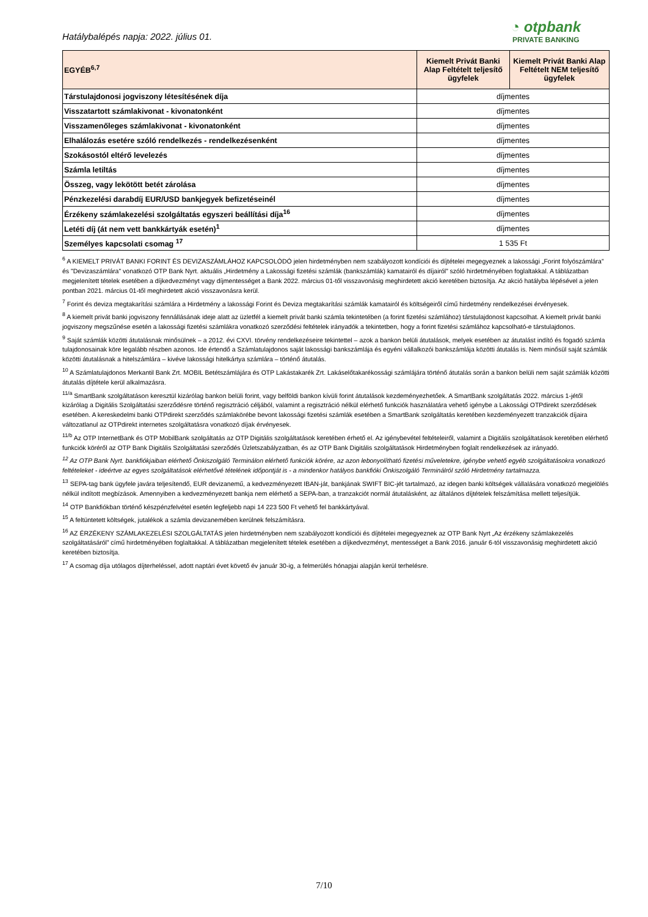Hatálybalépés napja: 2022. július 01.
◔ otpbank
PRIVATE BANKING
| EGYÉB<sup>6,7</sup> | Kiemelt Privát Banki Alap Feltételt teljesítő ügyfelek | Kiemelt Privát Banki Alap Feltételt NEM teljesítő ügyfelek |
| --- | --- | --- |
| Társtulajdonosi jogviszony létesítésének díja | díjmentes | |
| Visszatartott számlakivonat - kivonatonként | díjmentes | |
| Visszamenőleges számlakivonat - kivonatonként | díjmentes | |
| Elhalálozás esetére szóló rendelkezés - rendelkezésenként | díjmentes | |
| Szokásostól eltérő levelezés | díjmentes | |
| Számla letiltás | díjmentes | |
| Összeg, vagy lekötött betét zárolása | díjmentes | |
| Pénzkezelési darabdíj EUR/USD bankjegyek befizetéseinél | díjmentes | |
| Érzékeny számlakezelési szolgáltatás egyszeri beállítási díja<sup>16</sup> | díjmentes | |
| Letéti díj (át nem vett bankkártyák esetén)<sup>1</sup> | díjmentes | |
| Személyes kapcsolati csomag <sup>17</sup> | 1 535 Ft | |
<sup>6</sup> A KIEMELT PRIVÁT BANKI FORINT ÉS DEVIZASZÁMLÁHOZ KAPCSOLÓDÓ jelen hirdetményben nem szabályozott kondíciói és díjtételei megegyeznek a lakossági „Forint folyószámlára” és "Devizaszámlára" vonatkozó OTP Bank Nyrt. aktuális „Hirdetmény a Lakossági fizetési számlák (bankszámlák) kamatairól és díjairól” szóló hirdetményében foglaltakkal. A táblázatban megjelenített tételek esetében a díjkedvezményt vagy díjmentességet a Bank 2022. március 01-től visszavonásig meghirdetett akció keretében biztosítja. Az akció hatályba lépésével a jelen pontban 2021. március 01-től meghirdetett akció visszavonásra kerül.
<sup>7</sup> Forint és deviza megtakarítási számlára a Hirdetmény a lakossági Forint és Deviza megtakarítási számlák kamatairól és költségeiről című hirdetmény rendelkezései érvényesek.
<sup>8</sup> A kiemelt privát banki jogviszony fennállásának ideje alatt az üzletfél a kiemelt privát banki számla tekintetében (a forint fizetési számlához) társtulajdonost kapcsolhat. A kiemelt privát banki jogviszony megszűnése esetén a lakossági fizetési számlákra vonatkozó szerződési feltételek irányadók a tekintetben, hogy a forint fizetési számlához kapcsolható-e társtulajdonos.
<sup>9</sup> Saját számlák közötti átutalásnak minősülnek – a 2012. évi CXVI. törvény rendelkezéseire tekintettel – azok a bankon belüli átutalások, melyek esetében az átutalást indító és fogadó számla tulajdonosainak köre legalább részben azonos. Ide értendő a Számlatulajdonos saját lakossági bankszámlája és egyéni vállalkozói bankszámlája közötti átutalás is. Nem minősül saját számlák közötti átutalásnak a hitelszámlára – kivéve lakossági hitelkártya számlára – történő átutalás.
<sup>10</sup> A Számlatulajdonos Merkantil Bank Zrt. MOBIL Betétszámlájára és OTP Lakástakarék Zrt. Lakáselőtakarékossági számlájára történő átutalás során a bankon belüli nem saját számlák közötti átutalás díjtétele kerül alkalmazásra.
<sup>11/a</sup> SmartBank szolgáltatáson keresztül kizárólag bankon belüli forint, vagy belföldi bankon kívüli forint átutalások kezdeményezhetőek. A SmartBank szolgáltatás 2022. március 1-jétől kizárólag a Digitális Szolgáltatási szerződésre történő regisztráció céljából, valamint a regisztráció nélkül elérhető funkciók használatára vehető igénybe a Lakossági OTPdirekt szerződések esetében. A kereskedelmi banki OTPdirekt szerződés számlakörébe bevont lakossági fizetési számlák esetében a SmartBank szolgáltatás keretében kezdeményezett tranzakciók díjaira változatlanul az OTPdirekt internetes szolgáltatásra vonatkozó díjak érvényesek.
<sup>11/b</sup> Az OTP InternetBank és OTP MobilBank szolgáltatás az OTP Digitális szolgáltatások keretében érhető el. Az igénybevétel feltételeiről, valamint a Digitális szolgáltatások keretében elérhető funkciók köréről az OTP Bank Digitális Szolgáltatási szerződés Üzletszabályzatban, és az OTP Bank Digitális szolgáltatások Hirdetményben foglalt rendelkezések az irányadó.
<sup>12</sup> Az OTP Bank Nyrt. bankfiókjaiban elérhető Önkiszolgáló Terminálon elérhető funkciók körére, az azon lebonyolítható fizetési műveletekre, igénybe vehető egyéb szolgáltatásokra vonatkozó feltételeket - ideértve az egyes szolgáltatások elérhetővé tételének időpontját is - a mindenkor hatályos bankfióki Önkiszolgáló Terminálról szóló Hirdetmény tartalmazza.
<sup>13</sup> SEPA-tag bank ügyfele javára teljesítendő, EUR devizanemű, a kedvezményezett IBAN-ját, bankjának SWIFT BIC-jét tartalmazó, az idegen banki költségek vállalására vonatkozó megjelölés nélkül indított megbízások. Amennyiben a kedvezményezett bankja nem elérhető a SEPA-ban, a tranzakciót normál átutalásként, az általános díjtételek felszámítása mellett teljesítjük.
<sup>14</sup> OTP Bankfiókban történő készpénzfelvétel esetén legfeljebb napi 14 223 500 Ft vehető fel bankkártyával.
<sup>15</sup> A feltüntetett költségek, jutalékok a számla devizanemében kerülnek felszámításra.
<sup>16</sup> AZ ÉRZÉKENY SZÁMLAKEZELÉSI SZOLGÁLTATÁS jelen hirdetményben nem szabályozott kondíciói és díjtételei megegyeznek az OTP Bank Nyrt „Az érzékeny számlakezelés szolgáltatásáról” című hirdetményében foglaltakkal. A táblázatban megjelenített tételek esetében a díjkedvezményt, mentességet a Bank 2016. január 6-tól visszavonásig meghirdetett akció keretében biztosítja.
<sup>17</sup> A csomag díja utólagos díjterheléssel, adott naptári évet követő év január 30-ig, a felmerülés hónapjai alapján kerül terhelésre.
7/10